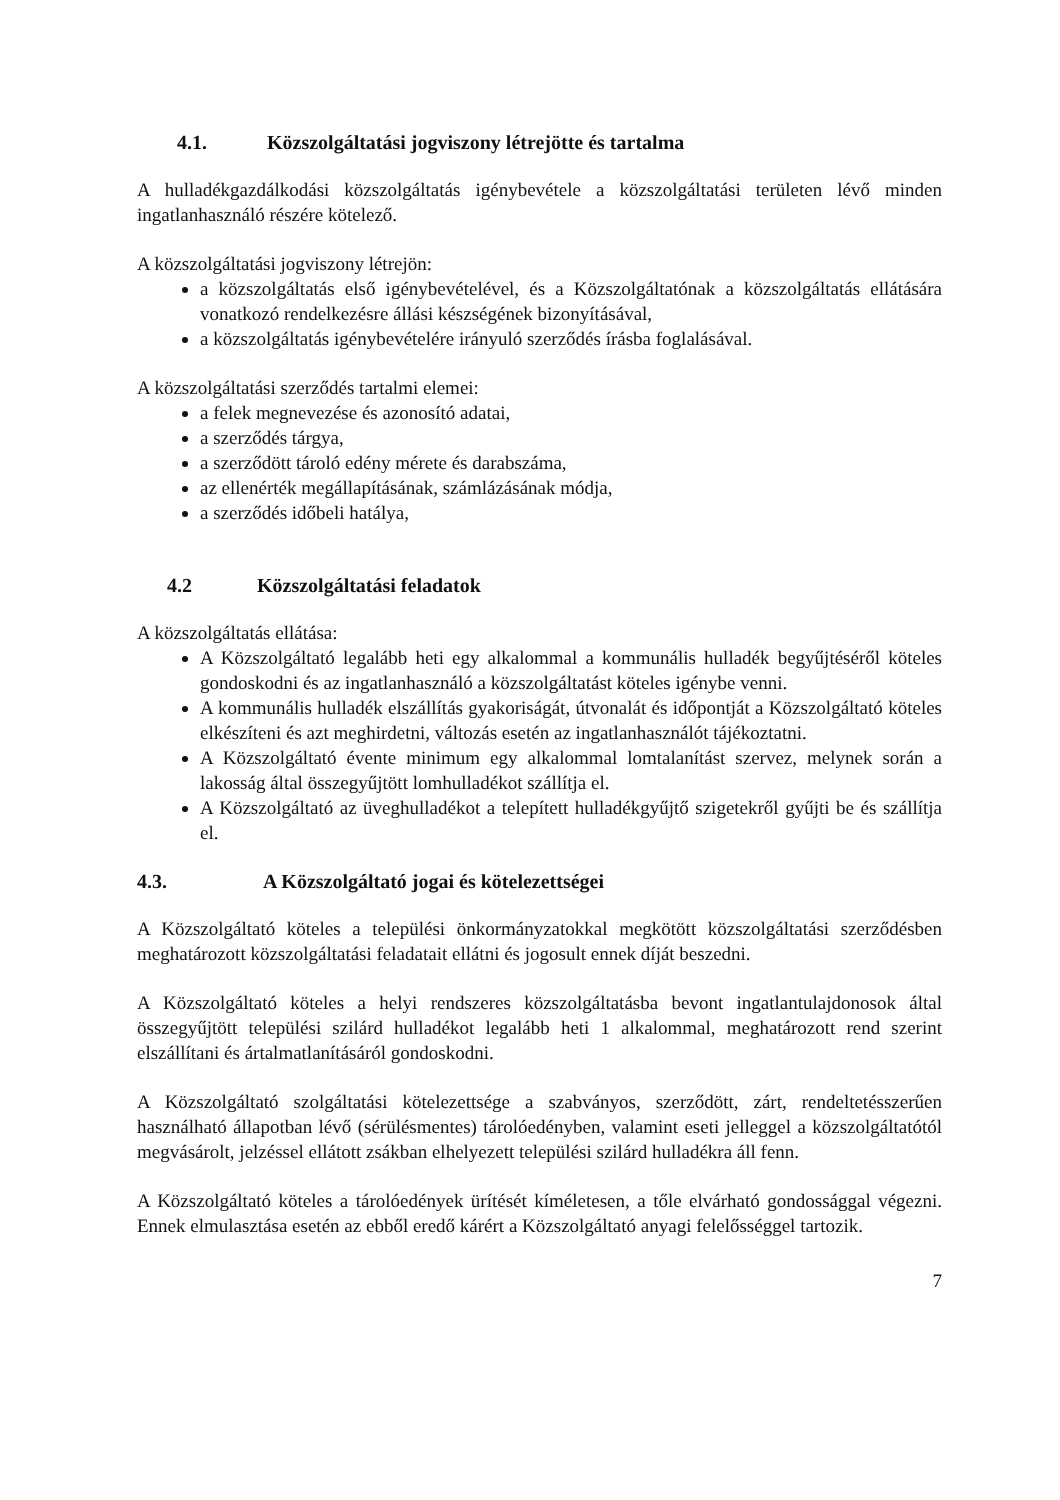4.1. Közszolgáltatási jogviszony létrejötte és tartalma
A hulladékgazdálkodási közszolgáltatás igénybevétele a közszolgáltatási területen lévő minden ingatlanhasználó részére kötelező.
A közszolgáltatási jogviszony létrejön:
a közszolgáltatás első igénybevételével, és a Közszolgáltatónak a közszolgáltatás ellátására vonatkozó rendelkezésre állási készségének bizonyításával,
a közszolgáltatás igénybevételére irányuló szerződés írásba foglalásával.
A közszolgáltatási szerződés tartalmi elemei:
a felek megnevezése és azonosító adatai,
a szerződés tárgya,
a szerződött tároló edény mérete és darabszáma,
az ellenérték megállapításának, számlázásának módja,
a szerződés időbeli hatálya,
4.2 Közszolgáltatási feladatok
A közszolgáltatás ellátása:
A Közszolgáltató legalább heti egy alkalommal a kommunális hulladék begyűjtéséről köteles gondoskodni és az ingatlanhasználó a közszolgáltatást köteles igénybe venni.
A kommunális hulladék elszállítás gyakoriságát, útvonalát és időpontját a Közszolgáltató köteles elkészíteni és azt meghirdetni, változás esetén az ingatlanhasználót tájékoztatni.
A Közszolgáltató évente minimum egy alkalommal lomtalanítást szervez, melynek során a lakosság által összegyűjtött lomhulladékot szállítja el.
A Közszolgáltató az üveghulladékot a telepített hulladékgyűjtő szigetekről gyűjti be és szállítja el.
4.3. A Közszolgáltató jogai és kötelezettségei
A Közszolgáltató köteles a települési önkormányzatokkal megkötött közszolgáltatási szerződésben meghatározott közszolgáltatási feladatait ellátni és jogosult ennek díját beszedni.
A Közszolgáltató köteles a helyi rendszeres közszolgáltatásba bevont ingatlantulajdonosok által összegyűjtött települési szilárd hulladékot legalább heti 1 alkalommal, meghatározott rend szerint elszállítani és ártalmatlanításáról gondoskodni.
A Közszolgáltató szolgáltatási kötelezettsége a szabványos, szerződött, zárt, rendeltetésszerűen használható állapotban lévő (sérülésmentes) tárolóedényben, valamint eseti jelleggel a közszolgáltatótól megvásárolt, jelzéssel ellátott zsákban elhelyezett települési szilárd hulladékra áll fenn.
A Közszolgáltató köteles a tárolóedények ürítését kíméletesen, a tőle elvárható gondossággal végezni. Ennek elmulasztása esetén az ebből eredő kárért a Közszolgáltató anyagi felelősséggel tartozik.
7